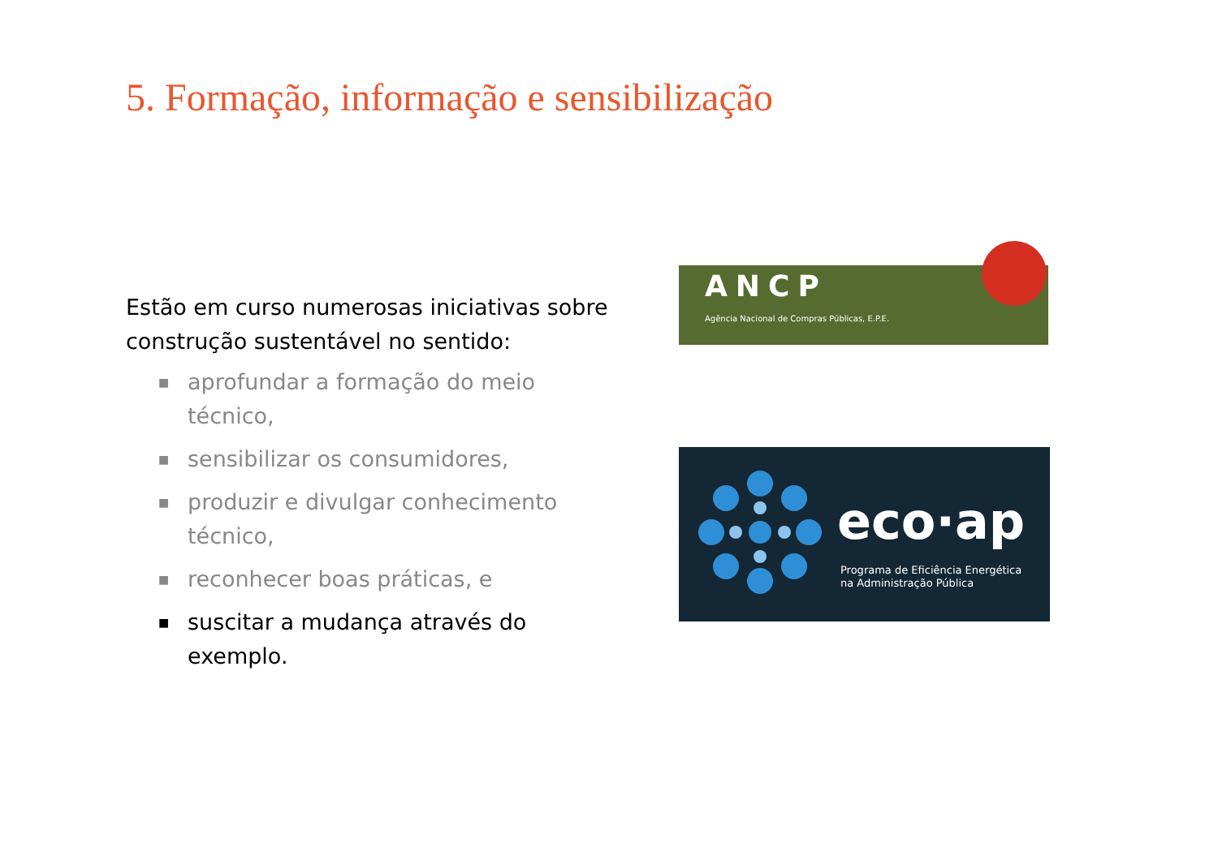5. Formação, informação e sensibilização
Estão em curso numerosas iniciativas sobre construção sustentável no sentido:
■ aprofundar a formação do meio técnico,
■ sensibilizar os consumidores,
■ produzir e divulgar conhecimento técnico,
■ reconhecer boas práticas, e
■ suscitar a mudança através do exemplo.
ANCP
Agência Nacional de Compras Públicas, E.P.E.
eco·ap
Programa de Eficiência Energética
na Administração Pública